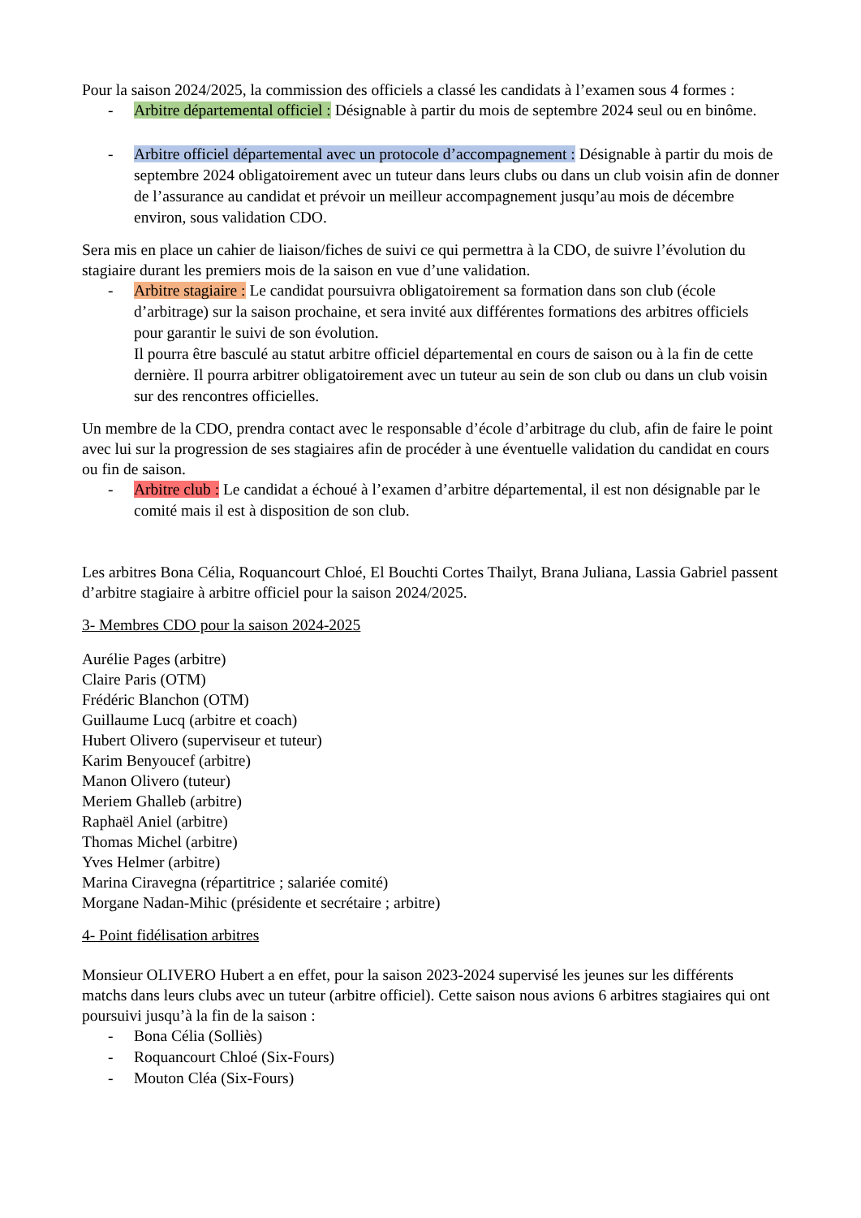Pour la saison 2024/2025, la commission des officiels a classé les candidats à l’examen sous 4 formes :
-
Arbitre départemental officiel : Désignable à partir du mois de septembre 2024 seul ou en binôme.
-
Arbitre officiel départemental avec un protocole d’accompagnement : Désignable à partir du mois de septembre 2024 obligatoirement avec un tuteur dans leurs clubs ou dans un club voisin afin de donner de l’assurance au candidat et prévoir un meilleur accompagnement jusqu’au mois de décembre environ, sous validation CDO.
Sera mis en place un cahier de liaison/fiches de suivi ce qui permettra à la CDO, de suivre l’évolution du stagiaire durant les premiers mois de la saison en vue d’une validation.
-
Arbitre stagiaire : Le candidat poursuivra obligatoirement sa formation dans son club (école d’arbitrage) sur la saison prochaine, et sera invité aux différentes formations des arbitres officiels pour garantir le suivi de son évolution.
Il pourra être basculé au statut arbitre officiel départemental en cours de saison ou à la fin de cette dernière. Il pourra arbitrer obligatoirement avec un tuteur au sein de son club ou dans un club voisin sur des rencontres officielles.
Un membre de la CDO, prendra contact avec le responsable d’école d’arbitrage du club, afin de faire le point avec lui sur la progression de ses stagiaires afin de procéder à une éventuelle validation du candidat en cours ou fin de saison.
-
Arbitre club : Le candidat a échoué à l’examen d’arbitre départemental, il est non désignable par le comité mais il est à disposition de son club.
Les arbitres Bona Célia, Roquancourt Chloé, El Bouchti Cortes Thailyt, Brana Juliana, Lassia Gabriel passent d’arbitre stagiaire à arbitre officiel pour la saison 2024/2025.
3- Membres CDO pour la saison 2024-2025
Aurélie Pages (arbitre)
Claire Paris (OTM)
Frédéric Blanchon (OTM)
Guillaume Lucq (arbitre et coach)
Hubert Olivero (superviseur et tuteur)
Karim Benyoucef (arbitre)
Manon Olivero (tuteur)
Meriem Ghalleb (arbitre)
Raphaël Aniel (arbitre)
Thomas Michel (arbitre)
Yves Helmer (arbitre)
Marina Ciravegna (répartitrice ; salariée comité)
Morgane Nadan-Mihic (présidente et secrétaire ; arbitre)
4- Point fidélisation arbitres
Monsieur OLIVERO Hubert a en effet, pour la saison 2023-2024 supervisé les jeunes sur les différents matchs dans leurs clubs avec un tuteur (arbitre officiel). Cette saison nous avions 6 arbitres stagiaires qui ont poursuivi jusqu’à la fin de la saison :
-
Bona Célia (Solliès)
-
Roquancourt Chloé (Six-Fours)
-
Mouton Cléa (Six-Fours)